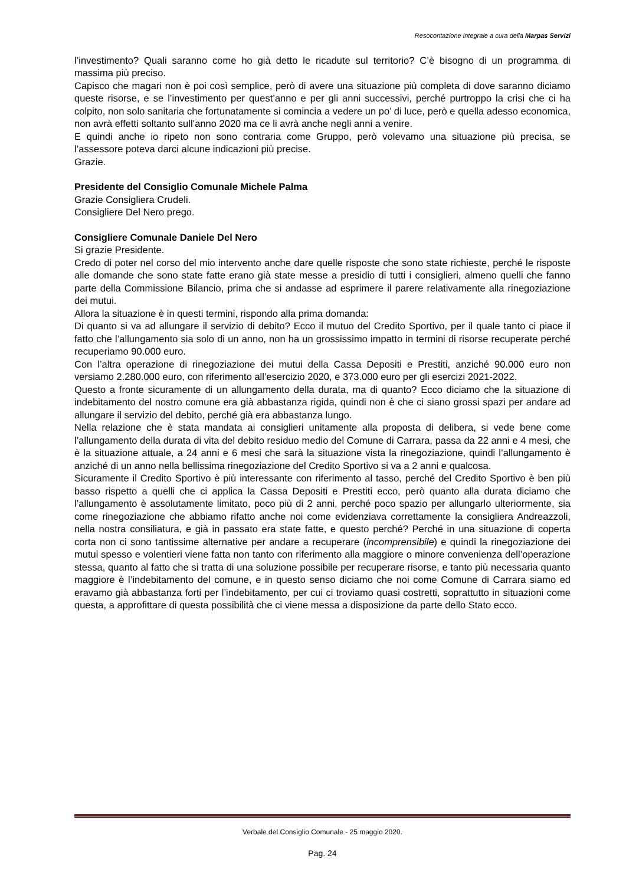Resocontazione integrale a cura della Marpas Servizi
l’investimento? Quali saranno come ho già detto le ricadute sul territorio? C’è bisogno di un programma di massima più preciso.
Capisco che magari non è poi così semplice, però di avere una situazione più completa di dove saranno diciamo queste risorse, e se l’investimento per quest’anno e per gli anni successivi, perché purtroppo la crisi che ci ha colpito, non solo sanitaria che fortunatamente si comincia a vedere un po’ di luce, però e quella adesso economica, non avrà effetti soltanto sull’anno 2020 ma ce li avrà anche negli anni a venire.
E quindi anche io ripeto non sono contraria come Gruppo, però volevamo una situazione più precisa, se l’assessore poteva darci alcune indicazioni più precise.
Grazie.
Presidente del Consiglio Comunale Michele Palma
Grazie Consigliera Crudeli.
Consigliere Del Nero prego.
Consigliere Comunale Daniele Del Nero
Si grazie Presidente.
Credo di poter nel corso del mio intervento anche dare quelle risposte che sono state richieste, perché le risposte alle domande che sono state fatte erano già state messe a presidio di tutti i consiglieri, almeno quelli che fanno parte della Commissione Bilancio, prima che si andasse ad esprimere il parere relativamente alla rinegoziazione dei mutui.
Allora la situazione è in questi termini, rispondo alla prima domanda:
Di quanto si va ad allungare il servizio di debito? Ecco il mutuo del Credito Sportivo, per il quale tanto ci piace il fatto che l’allungamento sia solo di un anno, non ha un grossissimo impatto in termini di risorse recuperate perché recuperiamo 90.000 euro.
Con l’altra operazione di rinegoziazione dei mutui della Cassa Depositi e Prestiti, anziché 90.000 euro non versiamo 2.280.000 euro, con riferimento all’esercizio 2020, e 373.000 euro per gli esercizi 2021-2022.
Questo a fronte sicuramente di un allungamento della durata, ma di quanto? Ecco diciamo che la situazione di indebitamento del nostro comune era già abbastanza rigida, quindi non è che ci siano grossi spazi per andare ad allungare il servizio del debito, perché già era abbastanza lungo.
Nella relazione che è stata mandata ai consiglieri unitamente alla proposta di delibera, si vede bene come l’allungamento della durata di vita del debito residuo medio del Comune di Carrara, passa da 22 anni e 4 mesi, che è la situazione attuale, a 24 anni e 6 mesi che sarà la situazione vista la rinegoziazione, quindi l’allungamento è anziché di un anno nella bellissima rinegoziazione del Credito Sportivo si va a 2 anni e qualcosa.
Sicuramente il Credito Sportivo è più interessante con riferimento al tasso, perché del Credito Sportivo è ben più basso rispetto a quelli che ci applica la Cassa Depositi e Prestiti ecco, però quanto alla durata diciamo che l’allungamento è assolutamente limitato, poco più di 2 anni, perché poco spazio per allungarlo ulteriormente, sia come rinegoziazione che abbiamo rifatto anche noi come evidenziava correttamente la consigliera Andreazzoli, nella nostra consiliatura, e già in passato era state fatte, e questo perché? Perché in una situazione di coperta corta non ci sono tantissime alternative per andare a recuperare (incomprensibile) e quindi la rinegoziazione dei mutui spesso e volentieri viene fatta non tanto con riferimento alla maggiore o minore convenienza dell’operazione stessa, quanto al fatto che si tratta di una soluzione possibile per recuperare risorse, e tanto più necessaria quanto maggiore è l’indebitamento del comune, e in questo senso diciamo che noi come Comune di Carrara siamo ed eravamo già abbastanza forti per l’indebitamento, per cui ci troviamo quasi costretti, soprattutto in situazioni come questa, a approfittare di questa possibilità che ci viene messa a disposizione da parte dello Stato ecco.
Verbale del Consiglio Comunale - 25 maggio 2020.
Pag. 24